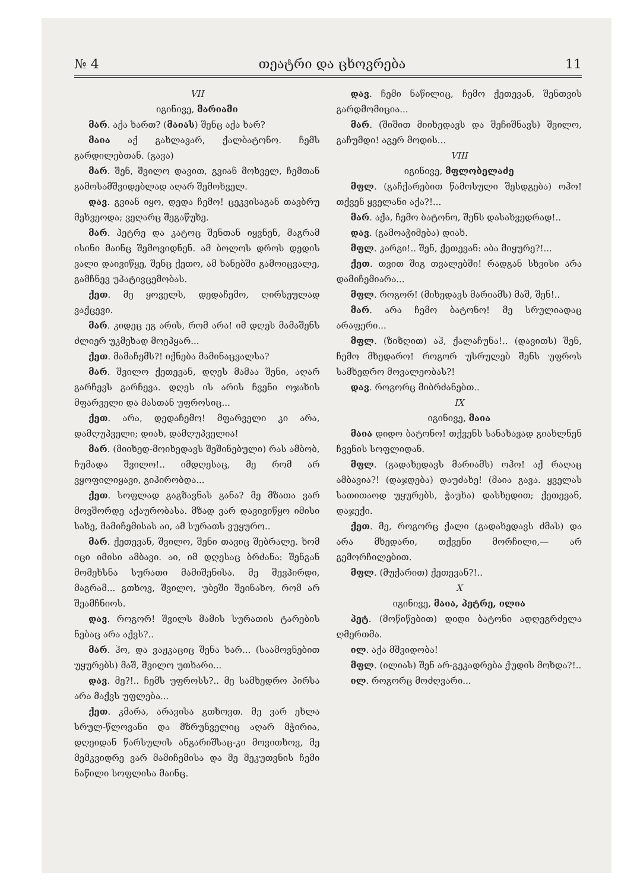№ 4 თეატრი და ცხოვრება 11
VII
იგინივე, მარიამი
მარ. აქა ხართ? (მაიას) შენც აქა ხარ?
მაია აქ გახლავარ, ქალბატონო. ჩემს გარდილებთან. (გავა)
მარ. შენ, შვილო დავით, გვიან მოხველ, ჩემთან გამოსამშვიდებლად აღარ შემოხველ.
დავ. გვიან იყო, დედა ჩემო! ცეკვისაგან თავბრუ მეხვეოდა; ვეღარც შეგაწუხე.
მარ. პეტრე და კატოც შენთან იყვნენ, მაგრამ ისინი მაინც შემოვიდნენ. ამ ბოლოს დროს დედის ვალი დაივიწყე, შენც ქეთო, ამ ხანებში გამოიცვალე, გამჩნევ უპატივცემობას.
ქეთ. მე ყოველს, დედაჩემო, ღირსეულად ვაქცევი.
მარ. კიდეც ეგ არის, რომ არა! იმ დღეს მამაშენს ძლიერ უკმეხად მოეპყარ...
ქეთ. მამაჩემს?! იქნება მამინაცვალსა?
მარ. შვილო ქეთევან, დღეს მამაა შენი, აღარ გარჩევს გარჩევა. დღეს ის არის ჩვენი ოჯახის მფარველი და მასთან უფროსიც...
ქეთ. არა, დედაჩემო! მფარველი კი არა, დამღუპველი; დიახ, დამღუპველია!
მარ. (მიიხედ-მოიხედავს შეშინებული) რას ამბობ, ჩუმადა შვილო!.. იმდღესაც, მე რომ არ ვყოფილიყავი, გიპირობდა...
ქეთ. სოფლად გაგზავნას განა? მე მზათა ვარ მოვშორდე აქაურობასა. მზად ვარ დავივიწყო იმისი სახე, მამიჩემისას აი, ამ სურათს ვუყურო..
მარ. ქეთევან, შვილო, შენი თავიც შებრალე. ხომ იცი იმისი ამბავი. აი, იმ დღესაც ბრძანა: შენგან მომეხსნა სურათი მამიშენისა. მე შევპირდი, მაგრამ... გთხოვ, შვილო, უბეში შეინახო, რომ არ შეამჩნიოს.
დავ. როგორ! შვილს მამის სურათის ტარების ნებაც არა აქვს?..
მარ. ჰო, და ვაჟკაციც შენა ხარ... (საამოვნებით უყურებს) მაშ, შვილო უთხარი...
დავ. მე?!.. ჩემს უფროსს?.. მე სამხედრო პირსა არა მაქვს უფლება...
ქეთ. კმარა, არავისა გთხოვთ. მე ვარ ეხლა სრულ-წლოვანი და მზრუნველიც აღარ მჭირია, დღეიდან წარსულის ანგარიშსაც-კი მოვითხოვ, მე მემკვიდრე ვარ მამიჩემისა და მე მეკუთვნის ჩემი ნაწილი სოფლისა მაინც.
დავ. ჩემი ნაწილიც, ჩემო ქეთევან, შენთვის გარდმომიცია...
მარ. (შიშით მიიხედავს და შეჩიშნავს) შვილო, გაჩუმდი! აგერ მოდის...
VIII
იგინივე, მფლობელაძე
მფლ. (გაჩქარებით წამოსული შესდგება) ოჰო! თქვენ ყველანი აქა?!...
მარ. აქა, ჩემო ბატონო, შენს დასახვედრად!..
დავ. (გამოაჭიმება) დიახ.
მფლ. კარგი!.. შენ, ქეთევან: აბა მიყურე?!...
ქეთ. თვით შიგ თვალებში! რადგან სხვისი არა დამიჩემიარა...
მფლ. როგორ! (მიხედავს მარიამს) მაშ, შენ!..
მარ. არა ჩემო ბატონო! მე სრულიადაც არაფერი...
მფლ. (ზიზღით) აჰ, ქალაჩუნა!.. (დავითს) შენ, ჩემო მხედარო! როგორ უსრულებ შენს უფროს სამხედრო მოვალეობას?!
დავ. როგორც მიბრძანებთ..
IX
იგინივე, მაია
მაია დიდო ბატონო! თქვენს სანახავად გიახლნენ ჩვენის სოფლიდან.
მფლ. (გადახედავს მარიამს) ოჰო! აქ რაღაც ამბავია?! (დაჯდება) დაუძახე! (მაია გავა. ყველას სათითაოდ უყურებს, ჭაუხა) დასხედით; ქეთევან, დაჯექი.
ქეთ. მე, როგორც ქალი (გადახედავს ძმას) და არა მხედარი, თქვენი მორჩილი,— არ გემორჩილებით.
მფლ. (მუქარით) ქეთევან?!..
X
იგინივე, მაია, პეტრე, ილია
პეტ. (მოწიწებით) დიდი ბატონი ადღეგრძელა ღმერთმა.
ილ. აქა მშვიდობა!
მფლ. (ილიას) შენ არ-გეკადრება ქუდის მოხდა?!..
ილ. როგორც მოძღვარი...